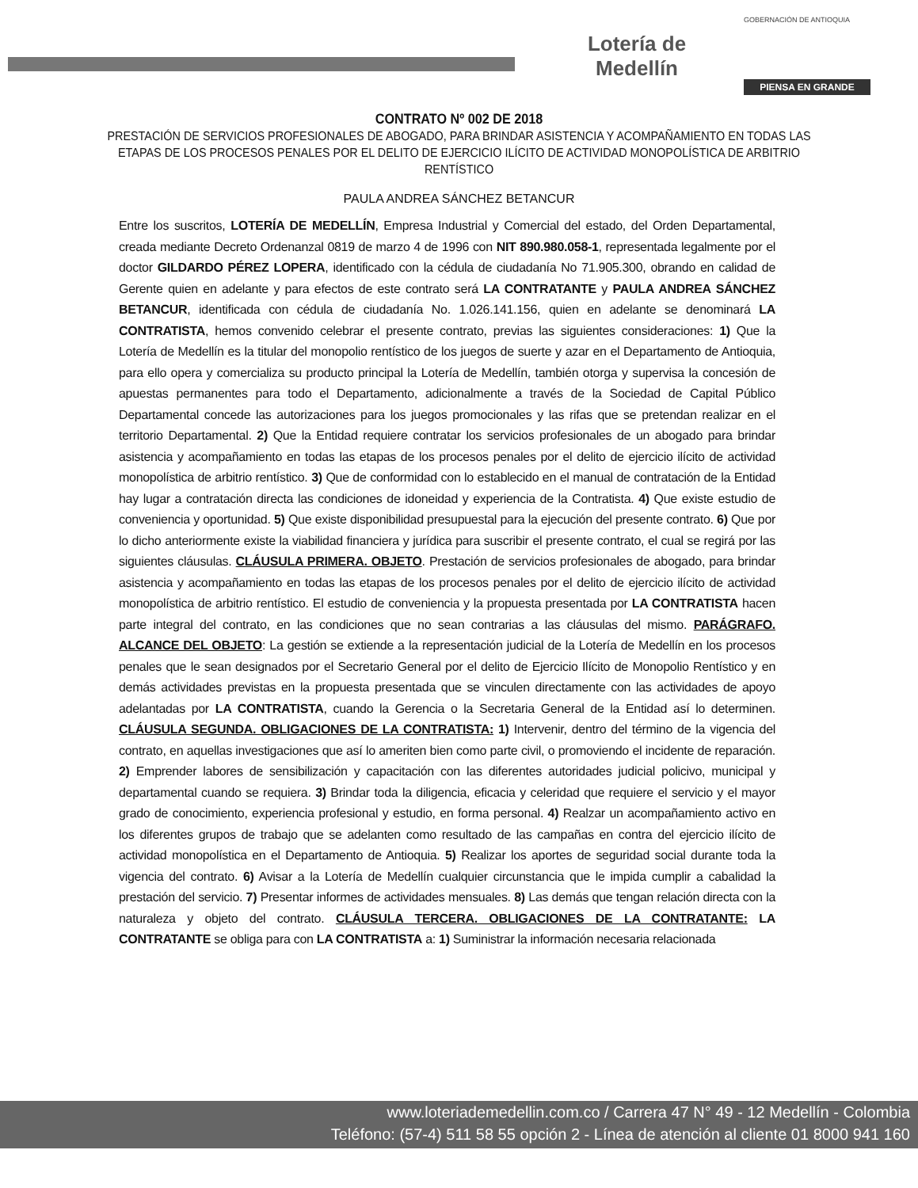Lotería de Medellín
GOBERNACIÓN DE ANTIOQUIA
PIENSA EN GRANDE
CONTRATO Nº 002 DE 2018
PRESTACIÓN DE SERVICIOS PROFESIONALES DE ABOGADO, PARA BRINDAR ASISTENCIA Y ACOMPAÑAMIENTO EN TODAS LAS ETAPAS DE LOS PROCESOS PENALES POR EL DELITO DE EJERCICIO ILÍCITO DE ACTIVIDAD MONOPOLÍSTICA DE ARBITRIO RENTÍSTICO
PAULA ANDREA SÁNCHEZ BETANCUR
Entre los suscritos, LOTERÍA DE MEDELLÍN, Empresa Industrial y Comercial del estado, del Orden Departamental, creada mediante Decreto Ordenanzal 0819 de marzo 4 de 1996 con NIT 890.980.058-1, representada legalmente por el doctor GILDARDO PÉREZ LOPERA, identificado con la cédula de ciudadanía No 71.905.300, obrando en calidad de Gerente quien en adelante y para efectos de este contrato será LA CONTRATANTE y PAULA ANDREA SÁNCHEZ BETANCUR, identificada con cédula de ciudadanía No. 1.026.141.156, quien en adelante se denominará LA CONTRATISTA, hemos convenido celebrar el presente contrato, previas las siguientes consideraciones: 1) Que la Lotería de Medellín es la titular del monopolio rentístico de los juegos de suerte y azar en el Departamento de Antioquia, para ello opera y comercializa su producto principal la Lotería de Medellín, también otorga y supervisa la concesión de apuestas permanentes para todo el Departamento, adicionalmente a través de la Sociedad de Capital Público Departamental concede las autorizaciones para los juegos promocionales y las rifas que se pretendan realizar en el territorio Departamental. 2) Que la Entidad requiere contratar los servicios profesionales de un abogado para brindar asistencia y acompañamiento en todas las etapas de los procesos penales por el delito de ejercicio ilícito de actividad monopolística de arbitrio rentístico. 3) Que de conformidad con lo establecido en el manual de contratación de la Entidad hay lugar a contratación directa las condiciones de idoneidad y experiencia de la Contratista. 4) Que existe estudio de conveniencia y oportunidad. 5) Que existe disponibilidad presupuestal para la ejecución del presente contrato. 6) Que por lo dicho anteriormente existe la viabilidad financiera y jurídica para suscribir el presente contrato, el cual se regirá por las siguientes cláusulas. CLÁUSULA PRIMERA. OBJETO. Prestación de servicios profesionales de abogado, para brindar asistencia y acompañamiento en todas las etapas de los procesos penales por el delito de ejercicio ilícito de actividad monopolística de arbitrio rentístico. El estudio de conveniencia y la propuesta presentada por LA CONTRATISTA hacen parte integral del contrato, en las condiciones que no sean contrarias a las cláusulas del mismo. PARÁGRAFO. ALCANCE DEL OBJETO: La gestión se extiende a la representación judicial de la Lotería de Medellín en los procesos penales que le sean designados por el Secretario General por el delito de Ejercicio Ilícito de Monopolio Rentístico y en demás actividades previstas en la propuesta presentada que se vinculen directamente con las actividades de apoyo adelantadas por LA CONTRATISTA, cuando la Gerencia o la Secretaria General de la Entidad así lo determinen. CLÁUSULA SEGUNDA. OBLIGACIONES DE LA CONTRATISTA: 1) Intervenir, dentro del término de la vigencia del contrato, en aquellas investigaciones que así lo ameriten bien como parte civil, o promoviendo el incidente de reparación. 2) Emprender labores de sensibilización y capacitación con las diferentes autoridades judicial policivo, municipal y departamental cuando se requiera. 3) Brindar toda la diligencia, eficacia y celeridad que requiere el servicio y el mayor grado de conocimiento, experiencia profesional y estudio, en forma personal. 4) Realzar un acompañamiento activo en los diferentes grupos de trabajo que se adelanten como resultado de las campañas en contra del ejercicio ilícito de actividad monopolística en el Departamento de Antioquia. 5) Realizar los aportes de seguridad social durante toda la vigencia del contrato. 6) Avisar a la Lotería de Medellín cualquier circunstancia que le impida cumplir a cabalidad la prestación del servicio. 7) Presentar informes de actividades mensuales. 8) Las demás que tengan relación directa con la naturaleza y objeto del contrato. CLÁUSULA TERCERA. OBLIGACIONES DE LA CONTRATANTE: LA CONTRATANTE se obliga para con LA CONTRATISTA a: 1) Suministrar la información necesaria relacionada
www.loteriademedellin.com.co / Carrera 47 N° 49 - 12 Medellín - Colombia
Teléfono: (57-4) 511 58 55 opción 2 - Línea de atención al cliente 01 8000 941 160